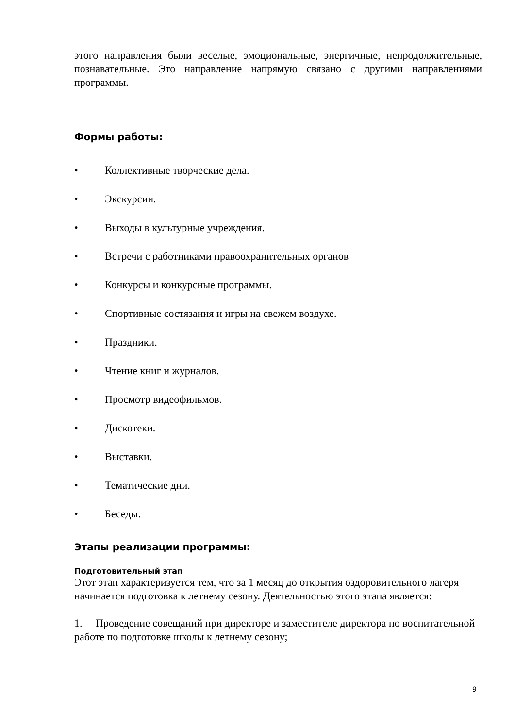этого направления были веселые, эмоциональные, энергичные, непродолжительные, познавательные. Это направление напрямую связано с другими направлениями программы.
Формы работы:
• Коллективные творческие дела.
• Экскурсии.
• Выходы в культурные учреждения.
• Встречи с работниками правоохранительных органов
• Конкурсы и конкурсные программы.
• Спортивные состязания и игры на свежем воздухе.
• Праздники.
• Чтение книг и журналов.
• Просмотр видеофильмов.
• Дискотеки.
• Выставки.
• Тематические дни.
• Беседы.
Этапы реализации программы:
Подготовительный этап
Этот этап характеризуется тем, что за 1 месяц до открытия оздоровительного лагеря начинается подготовка к летнему сезону. Деятельностью этого этапа является:
1. Проведение совещаний при директоре и заместителе директора по воспитательной работе по подготовке школы к летнему сезону;
9